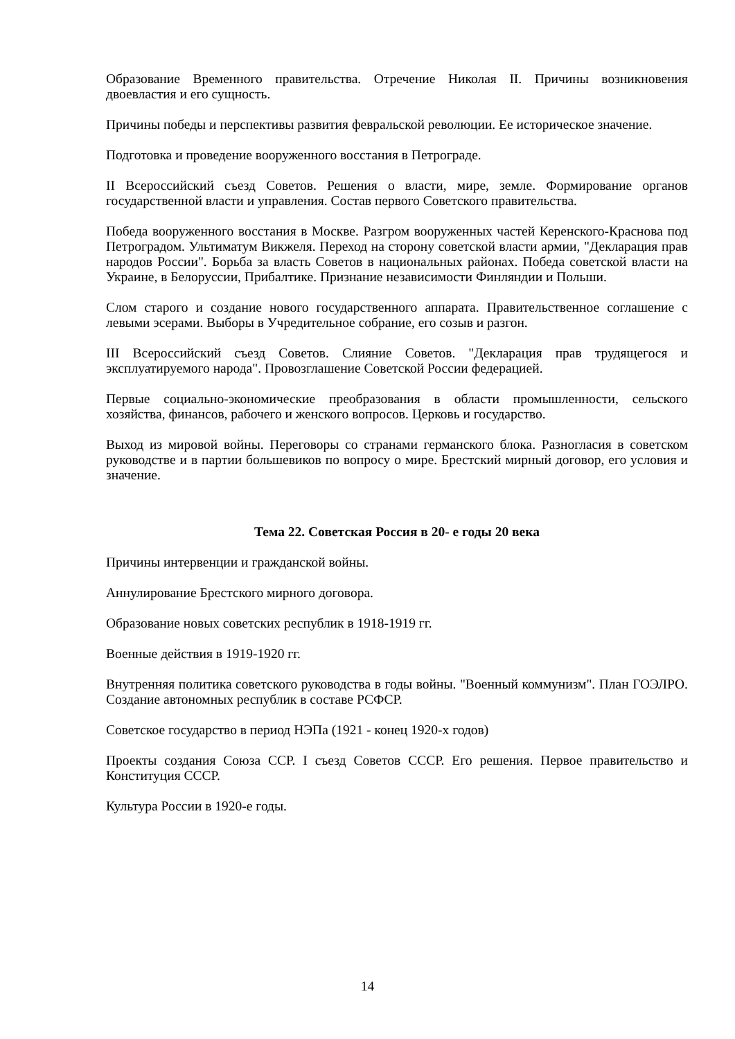Образование Временного правительства. Отречение Николая II. Причины возникновения двоевластия и его сущность.
Причины победы и перспективы развития февральской революции. Ее историческое значение.
Подготовка и проведение вооруженного восстания в Петрограде.
II Всероссийский съезд Советов. Решения о власти, мире, земле. Формирование органов государственной власти и управления. Состав первого Советского правительства.
Победа вооруженного восстания в Москве. Разгром вооруженных частей Керенского-Краснова под Петроградом. Ультиматум Викжеля. Переход на сторону советской власти армии, "Декларация прав народов России". Борьба за власть Советов в национальных районах. Победа советской власти на Украине, в Белоруссии, Прибалтике. Признание независимости Финляндии и Польши.
Слом старого и создание нового государственного аппарата. Правительственное соглашение с левыми эсерами. Выборы в Учредительное собрание, его созыв и разгон.
III Всероссийский съезд Советов. Слияние Советов. "Декларация прав трудящегося и эксплуатируемого народа". Провозглашение Советской России федерацией.
Первые социально-экономические преобразования в области промышленности, сельского хозяйства, финансов, рабочего и женского вопросов. Церковь и государство.
Выход из мировой войны. Переговоры со странами германского блока. Разногласия в советском руководстве и в партии большевиков по вопросу о мире. Брестский мирный договор, его условия и значение.
Тема 22. Советская Россия в 20- е годы 20 века
Причины интервенции и гражданской войны.
Аннулирование Брестского мирного договора.
Образование новых советских республик в 1918-1919 гг.
Военные действия в 1919-1920 гг.
Внутренняя политика советского руководства в годы войны. "Военный коммунизм". План ГОЭЛРО. Создание автономных республик в составе РСФСР.
Советское государство в период НЭПа (1921 - конец 1920-х годов)
Проекты создания Союза ССР. I съезд Советов СССР. Его решения. Первое правительство и Конституция СССР.
Культура России в 1920-е годы.
14